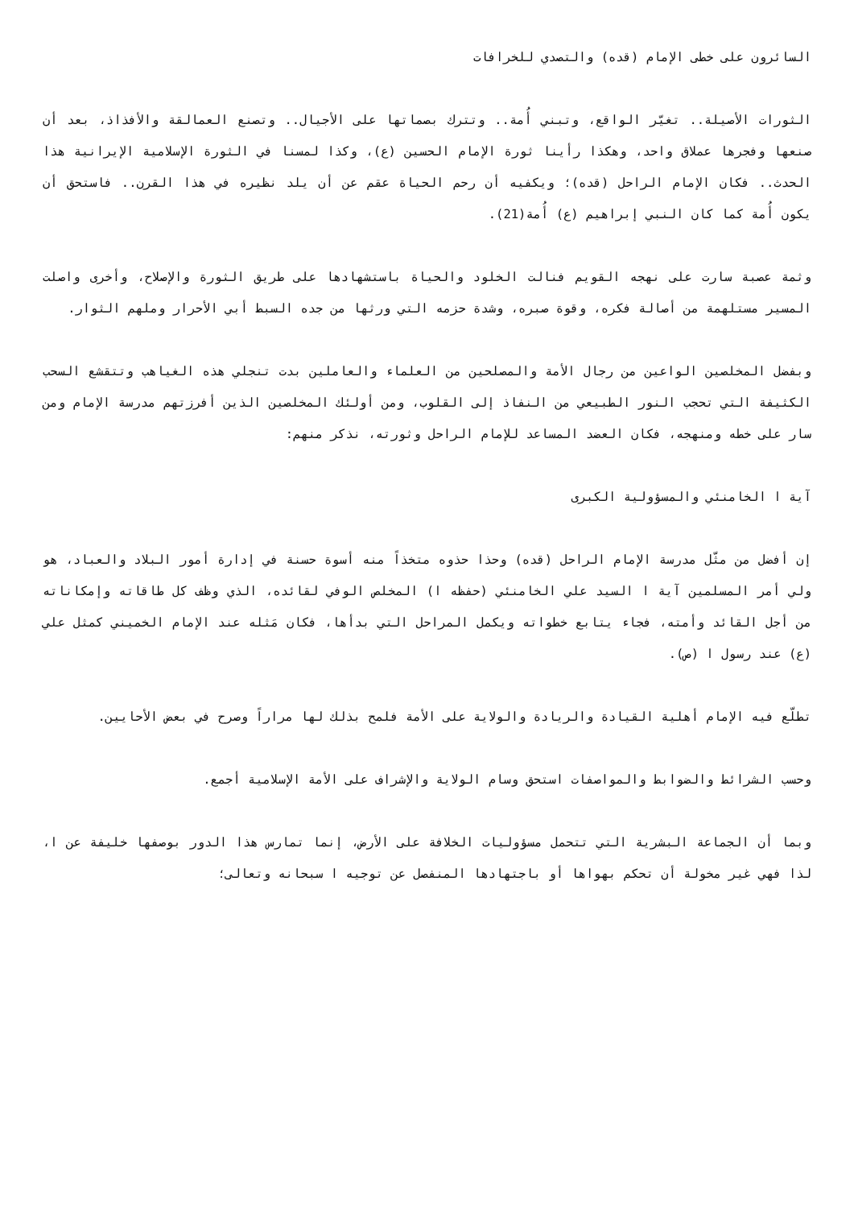السائرون على خطى الإمام (قده) والتصدي للخرافات
الثورات الأصيلة.. تغيّر الواقع، وتبني أُمة.. وتترك بصماتها على الأجيال.. وتصنع العمالقة والأفذاذ، بعد أن صنعها وفجرها عملاق واحد، وهكذا رأينا ثورة الإمام الحسين (ع)، وكذا لمسنا في الثورة الإسلامية الإيرانية هذا الحدث.. فكان الإمام الراحل (قده)؛ ويكفيه أن رحم الحياة عقم عن أن يلد نظيره في هذا القرن.. فاستحق أن يكون أُمة كما كان النبي إبراهيم (ع) أُمة(21).
وثمة عصبة سارت على نهجه القويم فنالت الخلود والحياة باستشهادها على طريق الثورة والإصلاح، وأخرى واصلت المسير مستلهمة من أصالة فكره، وقوة صبره، وشدة حزمه التي ورثها من جده السبط أبي الأحرار وملهم الثوار.
وبفضل المخلصين الواعين من رجال الأمة والمصلحين من العلماء والعاملين بدت تنجلي هذه الغياهب وتتقشع السحب الكثيفة التي تحجب النور الطبيعي من النفاذ إلى القلوب، ومن أولئك المخلصين الذين أفرزتهم مدرسة الإمام ومن سار على خطه ومنهجه، فكان العضد المساعد للإمام الراحل وثورته، نذكر منهم:
آية ا الخامنئي والمسؤولية الكبرى
إن أفضل من مثّل مدرسة الإمام الراحل (قده) وحذا حذوه متخذاً منه أسوة حسنة في إدارة أمور البلاد والعباد، هو ولي أمر المسلمين آية ا السيد علي الخامنئي (حفظه ا) المخلص الوفي لقائده، الذي وظف كل طاقاته وإمكاناته من أجل القائد وأمته، فجاء يتابع خطواته ويكمل المراحل التي بدأها، فكان مَثله عند الإمام الخميني كمثل علي (ع) عند رسول ا (ص).
تطلّع فيه الإمام أهلية القيادة والريادة والولاية على الأمة فلمح بذلك لها مراراً وصرح في بعض الأحايين.
وحسب الشرائط والضوابط والمواصفات استحق وسام الولاية والإشراف على الأمة الإسلامية أجمع.
وبما أن الجماعة البشرية التي تتحمل مسؤوليات الخلافة على الأرض، إنما تمارس هذا الدور بوصفها خليفة عن ا، لذا فهي غير مخولة أن تحكم بهواها أو باجتهادها المنفصل عن توجيه ا سبحانه وتعالى؛